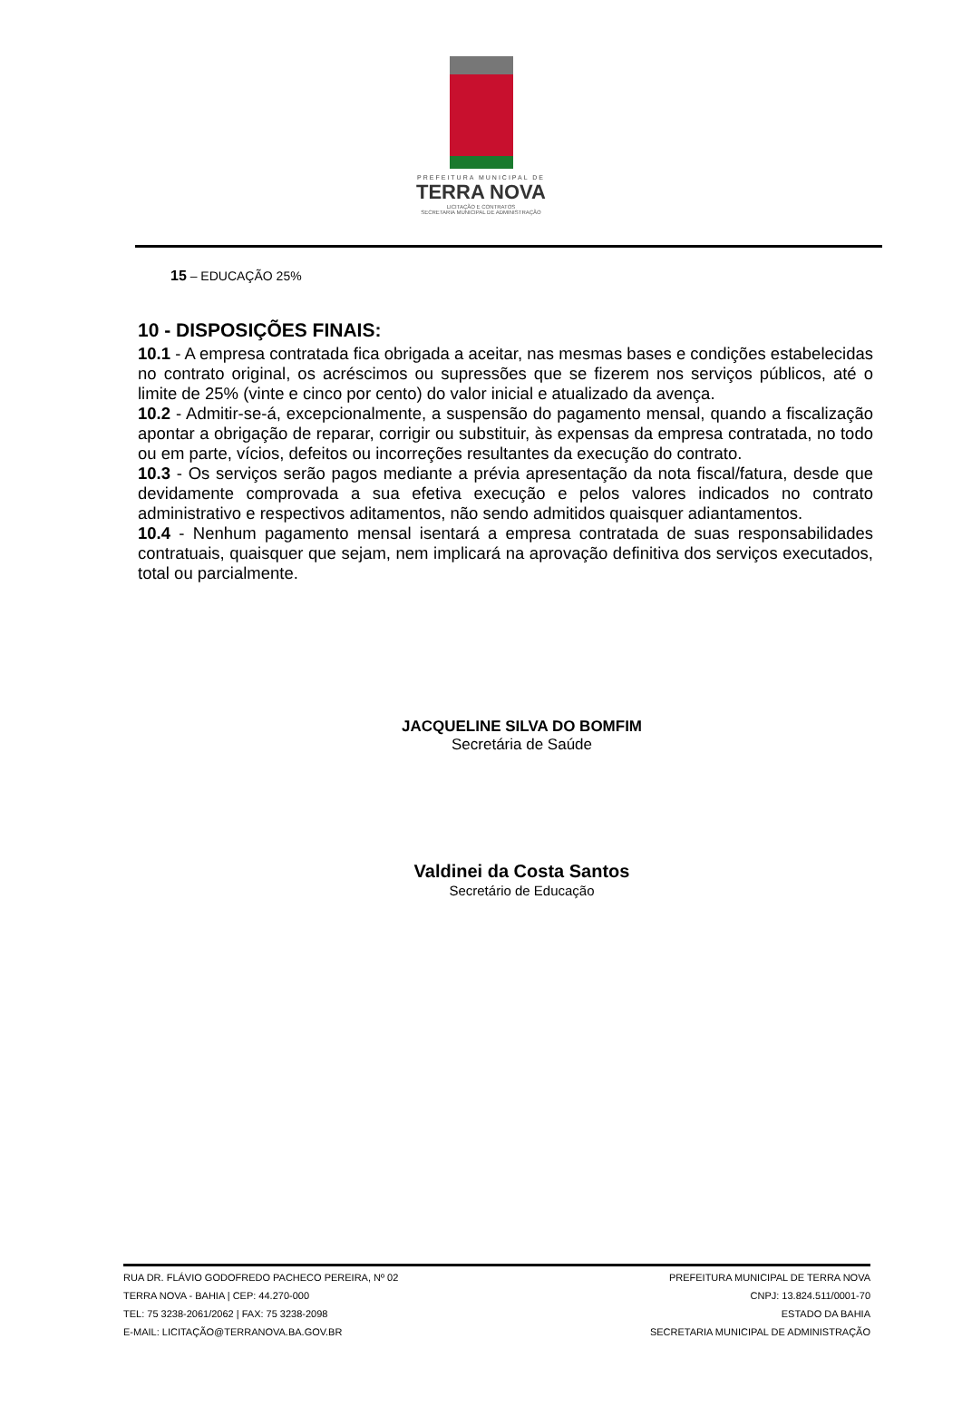PREFEITURA MUNICIPAL DE
TERRA NOVA
LICITAÇÃO E CONTRATOS
SECRETARIA MUNICIPAL DE ADMINISTRAÇÃO
15 – EDUCAÇÃO 25%
10 - DISPOSIÇÕES FINAIS:
10.1 - A empresa contratada fica obrigada a aceitar, nas mesmas bases e condições estabelecidas no contrato original, os acréscimos ou supressões que se fizerem nos serviços públicos, até o limite de 25% (vinte e cinco por cento) do valor inicial e atualizado da avença.
10.2 - Admitir-se-á, excepcionalmente, a suspensão do pagamento mensal, quando a fiscalização apontar a obrigação de reparar, corrigir ou substituir, às expensas da empresa contratada, no todo ou em parte, vícios, defeitos ou incorreções resultantes da execução do contrato.
10.3 - Os serviços serão pagos mediante a prévia apresentação da nota fiscal/fatura, desde que devidamente comprovada a sua efetiva execução e pelos valores indicados no contrato administrativo e respectivos aditamentos, não sendo admitidos quaisquer adiantamentos.
10.4 - Nenhum pagamento mensal isentará a empresa contratada de suas responsabilidades contratuais, quaisquer que sejam, nem implicará na aprovação definitiva dos serviços executados, total ou parcialmente.
JACQUELINE SILVA DO BOMFIM
Secretária de Saúde
Valdinei da Costa Santos
Secretário de Educação
RUA DR. FLÁVIO GODOFREDO PACHECO PEREIRA, Nº 02
TERRA NOVA - BAHIA | CEP: 44.270-000
TEL: 75 3238-2061/2062 | FAX: 75 3238-2098
E-MAIL: LICITAÇÃO@TERRANOVA.BA.GOV.BR
PREFEITURA MUNICIPAL DE TERRA NOVA
CNPJ: 13.824.511/0001-70
ESTADO DA BAHIA
SECRETARIA MUNICIPAL DE ADMINISTRAÇÃO